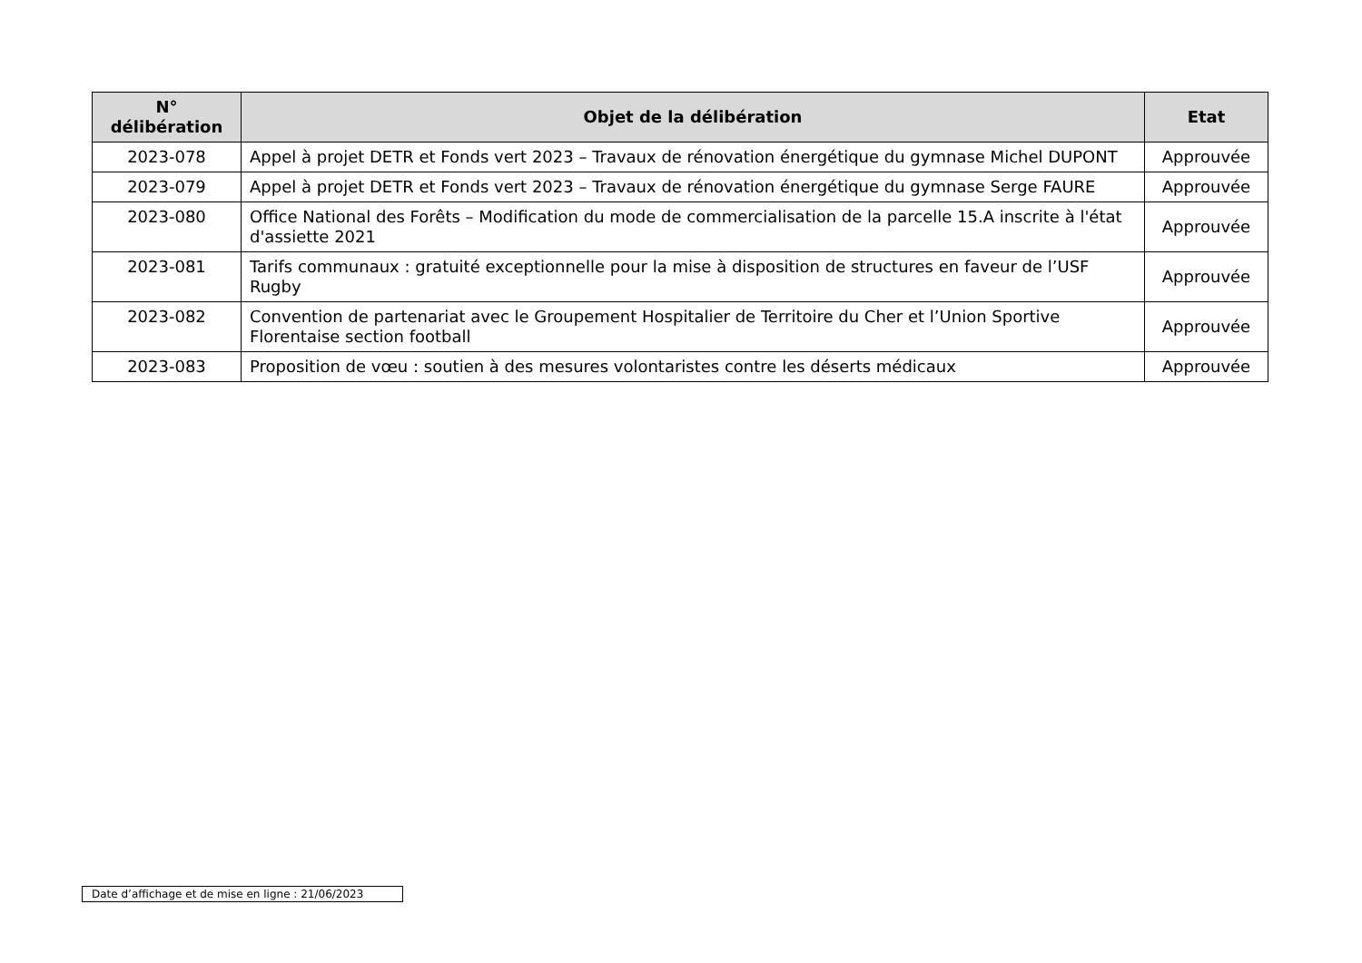| N° délibération | Objet de la délibération | Etat |
| --- | --- | --- |
| 2023-078 | Appel à projet DETR et Fonds vert 2023 – Travaux de rénovation énergétique du gymnase Michel DUPONT | Approuvée |
| 2023-079 | Appel à projet DETR et Fonds vert 2023 – Travaux de rénovation énergétique du gymnase Serge FAURE | Approuvée |
| 2023-080 | Office National des Forêts – Modification du mode de commercialisation de la parcelle 15.A inscrite à l'état d'assiette 2021 | Approuvée |
| 2023-081 | Tarifs communaux : gratuité exceptionnelle pour la mise à disposition de structures en faveur de l’USF Rugby | Approuvée |
| 2023-082 | Convention de partenariat avec le Groupement Hospitalier de Territoire du Cher et l’Union Sportive Florentaise section football | Approuvée |
| 2023-083 | Proposition de vœu : soutien à des mesures volontaristes contre les déserts médicaux | Approuvée |
Date d’affichage et de mise en ligne : 21/06/2023